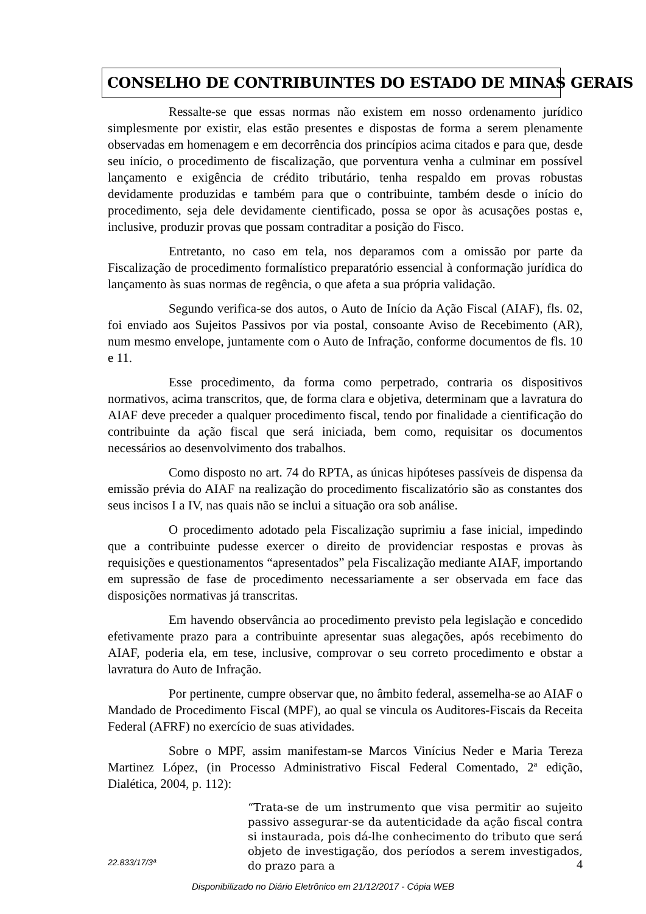CONSELHO DE CONTRIBUINTES DO ESTADO DE MINAS GERAIS
Ressalte-se que essas normas não existem em nosso ordenamento jurídico simplesmente por existir, elas estão presentes e dispostas de forma a serem plenamente observadas em homenagem e em decorrência dos princípios acima citados e para que, desde seu início, o procedimento de fiscalização, que porventura venha a culminar em possível lançamento e exigência de crédito tributário, tenha respaldo em provas robustas devidamente produzidas e também para que o contribuinte, também desde o início do procedimento, seja dele devidamente cientificado, possa se opor às acusações postas e, inclusive, produzir provas que possam contraditar a posição do Fisco.
Entretanto, no caso em tela, nos deparamos com a omissão por parte da Fiscalização de procedimento formalístico preparatório essencial à conformação jurídica do lançamento às suas normas de regência, o que afeta a sua própria validação.
Segundo verifica-se dos autos, o Auto de Início da Ação Fiscal (AIAF), fls. 02, foi enviado aos Sujeitos Passivos por via postal, consoante Aviso de Recebimento (AR), num mesmo envelope, juntamente com o Auto de Infração, conforme documentos de fls. 10 e 11.
Esse procedimento, da forma como perpetrado, contraria os dispositivos normativos, acima transcritos, que, de forma clara e objetiva, determinam que a lavratura do AIAF deve preceder a qualquer procedimento fiscal, tendo por finalidade a cientificação do contribuinte da ação fiscal que será iniciada, bem como, requisitar os documentos necessários ao desenvolvimento dos trabalhos.
Como disposto no art. 74 do RPTA, as únicas hipóteses passíveis de dispensa da emissão prévia do AIAF na realização do procedimento fiscalizatório são as constantes dos seus incisos I a IV, nas quais não se inclui a situação ora sob análise.
O procedimento adotado pela Fiscalização suprimiu a fase inicial, impedindo que a contribuinte pudesse exercer o direito de providenciar respostas e provas às requisições e questionamentos “apresentados” pela Fiscalização mediante AIAF, importando em supressão de fase de procedimento necessariamente a ser observada em face das disposições normativas já transcritas.
Em havendo observância ao procedimento previsto pela legislação e concedido efetivamente prazo para a contribuinte apresentar suas alegações, após recebimento do AIAF, poderia ela, em tese, inclusive, comprovar o seu correto procedimento e obstar a lavratura do Auto de Infração.
Por pertinente, cumpre observar que, no âmbito federal, assemelha-se ao AIAF o Mandado de Procedimento Fiscal (MPF), ao qual se vincula os Auditores-Fiscais da Receita Federal (AFRF) no exercício de suas atividades.
Sobre o MPF, assim manifestam-se Marcos Vinícius Neder e Maria Tereza Martinez López, (in Processo Administrativo Fiscal Federal Comentado, 2ª edição, Dialética, 2004, p. 112):
“Trata-se de um instrumento que visa permitir ao sujeito passivo assegurar-se da autenticidade da ação fiscal contra si instaurada, pois dá-lhe conhecimento do tributo que será objeto de investigação, dos períodos a serem investigados, do prazo para a
22.833/17/3ª 4
Disponibilizado no Diário Eletrônico em 21/12/2017 - Cópia WEB